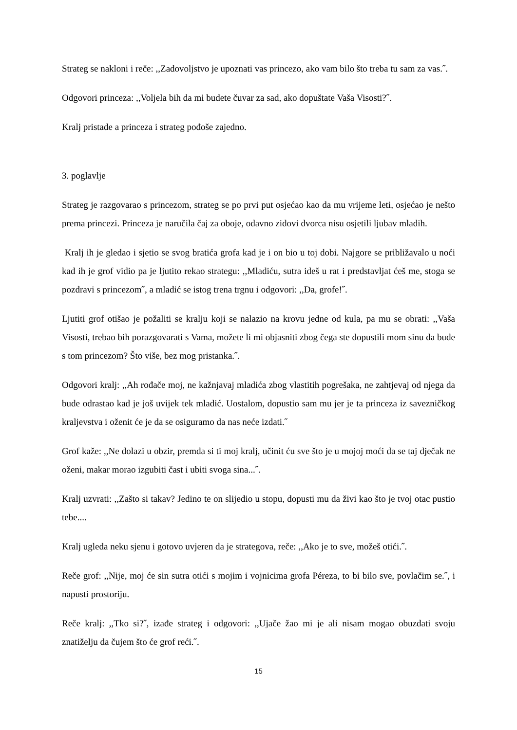Strateg se nakloni i reče: ,,Zadovoljstvo je upoznati vas princezo, ako vam bilo što treba tu sam za vas.˝.
Odgovori princeza: ,,Voljela bih da mi budete čuvar za sad, ako dopuštate Vaša Visosti?˝.
Kralj pristade a princeza i strateg pođoše zajedno.
3. poglavlje
Strateg je razgovarao s princezom, strateg se po prvi put osjećao kao da mu vrijeme leti, osjećao je nešto prema princezi. Princeza je naručila čaj za oboje, odavno zidovi dvorca nisu osjetili ljubav mladih.
Kralj ih je gledao i sjetio se svog bratića grofa kad je i on bio u toj dobi. Najgore se približavalo u noći kad ih je grof vidio pa je ljutito rekao strategu: ,,Mladiću, sutra ideš u rat i predstavljat ćeš me, stoga se pozdravi s princezom˝, a mladić se istog trena trgnu i odgovori: ,,Da, grofe!˝.
Ljutiti grof otišao je požaliti se kralju koji se nalazio na krovu jedne od kula, pa mu se obrati: ,,Vaša Visosti, trebao bih porazgovarati s Vama, možete li mi objasniti zbog čega ste dopustili mom sinu da bude s tom princezom? Što više, bez mog pristanka.˝.
Odgovori kralj: ,,Ah rođače moj, ne kažnjavaj mladića zbog vlastitih pogrešaka, ne zahtjevaj od njega da bude odrastao kad je još uvijek tek mladić. Uostalom, dopustio sam mu jer je ta princeza iz savezničkog kraljevstva i oženit će je da se osiguramo da nas neće izdati.˝
Grof kaže: ,,Ne dolazi u obzir, premda si ti moj kralj, učinit ću sve što je u mojoj moći da se taj dječak ne oženi, makar morao izgubiti čast i ubiti svoga sina...˝.
Kralj uzvrati: ,,Zašto si takav? Jedino te on slijedio u stopu, dopusti mu da živi kao što je tvoj otac pustio tebe....
Kralj ugleda neku sjenu i gotovo uvjeren da je strategova, reče: ,,Ako je to sve, možeš otići.˝.
Reče grof: ,,Nije, moj će sin sutra otići s mojim i vojnicima grofa Péreza, to bi bilo sve, povlačim se.˝, i napusti prostoriju.
Reče kralj: ,,Tko si?˝, izađe strateg i odgovori: ,,Ujače žao mi je ali nisam mogao obuzdati svoju znatiželju da čujem što će grof reći.˝.
15